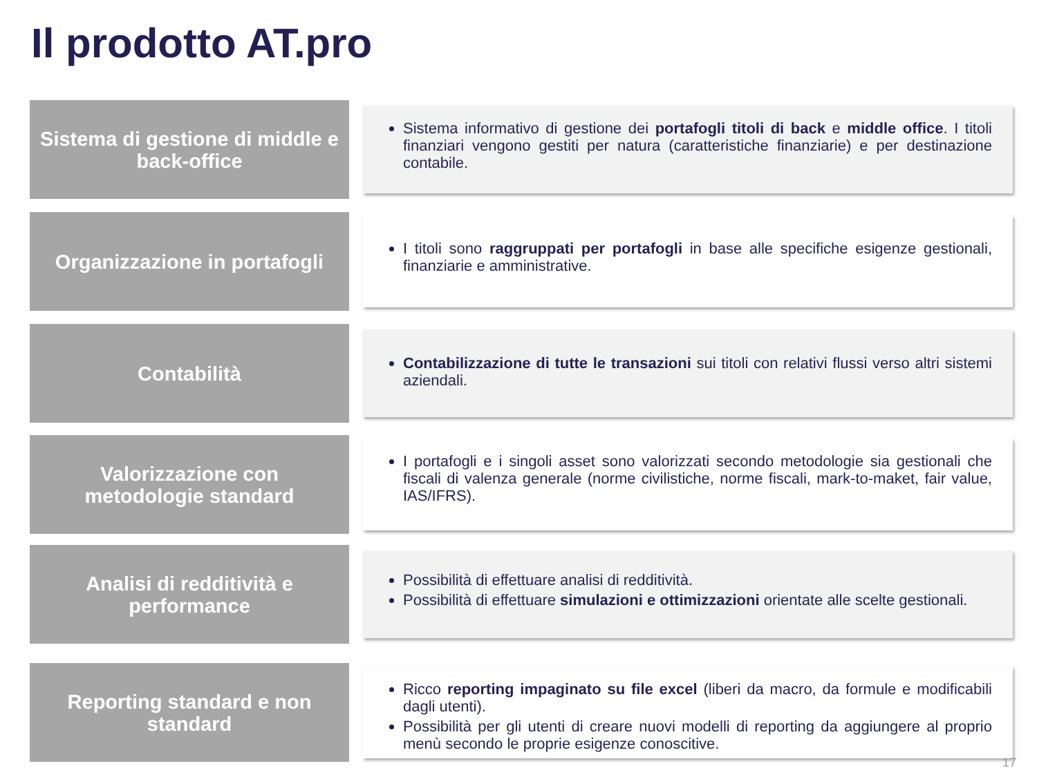Il prodotto AT.pro
Sistema di gestione di middle e back-office
Sistema informativo di gestione dei portafogli titoli di back e middle office. I titoli finanziari vengono gestiti per natura (caratteristiche finanziarie) e per destinazione contabile.
Organizzazione in portafogli
I titoli sono raggruppati per portafogli in base alle specifiche esigenze gestionali, finanziarie e amministrative.
Contabilità
Contabilizzazione di tutte le transazioni sui titoli con relativi flussi verso altri sistemi aziendali.
Valorizzazione con metodologie standard
I portafogli e i singoli asset sono valorizzati secondo metodologie sia gestionali che fiscali di valenza generale (norme civilistiche, norme fiscali, mark-to-maket, fair value, IAS/IFRS).
Analisi di redditività e performance
Possibilità di effettuare analisi di redditività.
Possibilità di effettuare simulazioni e ottimizzazioni orientate alle scelte gestionali.
Reporting standard e non standard
Ricco reporting impaginato su file excel (liberi da macro, da formule e modificabili dagli utenti).
Possibilità per gli utenti di creare nuovi modelli di reporting da aggiungere al proprio menù secondo le proprie esigenze conoscitive.
17